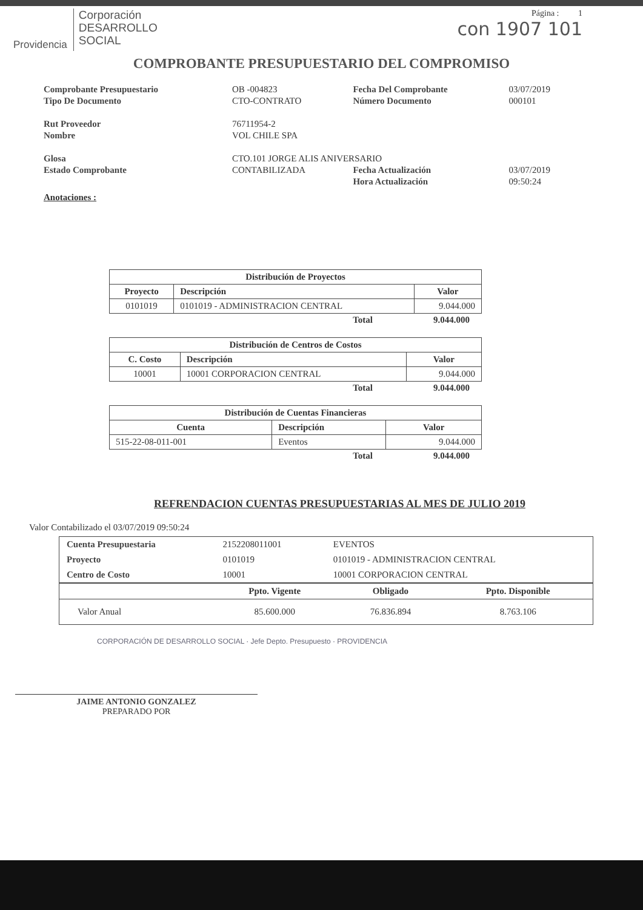Providencia
Corporación
DESARROLLO
SOCIAL
Página : 1
con 1907 101
COMPROBANTE PRESUPUESTARIO DEL COMPROMISO
| Comprobante Presupuestario | OB -004823 | Fecha Del Comprobante | 03/07/2019 |
| Tipo De Documento | CTO-CONTRATO | Número Documento | 000101 |
| Rut Proveedor | 76711954-2 | | |
| Nombre | VOL CHILE SPA | | |
| Glosa | CTO.101 JORGE ALIS ANIVERSARIO | | |
| Estado Comprobante | CONTABILIZADA | Fecha Actualización | 03/07/2019 |
| | | Hora Actualización | 09:50:24 |
Anotaciones :
| Distribución de Proyectos | | |
| --- | --- | --- |
| Proyecto | Descripción | Valor |
| 0101019 | 0101019 - ADMINISTRACION CENTRAL | 9.044.000 |
Total 9.044.000
| Distribución de Centros de Costos | | |
| --- | --- | --- |
| C. Costo | Descripción | Valor |
| 10001 | 10001 CORPORACION CENTRAL | 9.044.000 |
Total 9.044.000
| Distribución de Cuentas Financieras | | |
| --- | --- | --- |
| Cuenta | Descripción | Valor |
| 515-22-08-011-001 | Eventos | 9.044.000 |
Total 9.044.000
REFRENDACION CUENTAS PRESUPUESTARIAS AL MES DE JULIO 2019
Valor Contabilizado el 03/07/2019 09:50:24
| Cuenta Presupuestaria | 2152208011001 | EVENTOS |
| Proyecto | 0101019 | 0101019 - ADMINISTRACION CENTRAL |
| Centro de Costo | 10001 | 10001 CORPORACION CENTRAL |
| | Ppto. Vigente | Obligado | Ppto. Disponible |
| --- | --- | --- | --- |
| Valor Anual | 85.600.000 | 76.836.894 | 8.763.106 |
CORPORACIÓN DE DESARROLLO SOCIAL · Jefe Depto. Presupuesto · PROVIDENCIA
JAIME ANTONIO GONZALEZ
PREPARADO POR